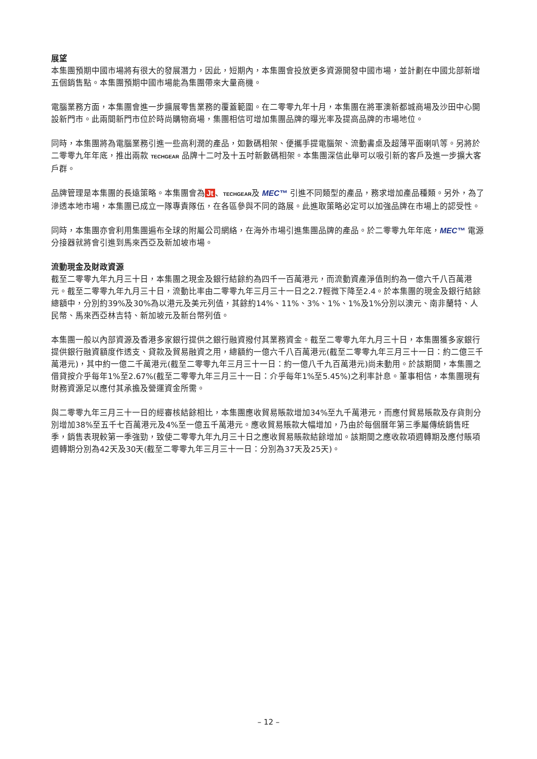展望
本集團預期中國市場將有很大的發展潛力，因此，短期內，本集團會投放更多資源開發中國市場，並計劃在中國北部新增五個銷售點。本集團預期中國市場能為集團帶來大量商機。
電腦業務方面，本集團會進一步擴展零售業務的覆蓋範圍。在二零零九年十月，本集團在將軍澳新都城商場及沙田中心開設新門市。此兩間新門市位於時尚購物商場，集團相信可增加集團品牌的曝光率及提高品牌的市場地位。
同時，本集團將為電腦業務引進一些高利潤的產品，如數碼相架、便攜手提電腦架、流動書桌及超薄平面喇叭等。另將於二零零九年年底，推出兩款 TECHGEAR 品牌十二吋及十五吋新數碼相架。本集團深信此舉可以吸引新的客戶及進一步擴大客戶群。
品牌管理是本集團的長遠策略。本集團會為 Jt 、TECHGEAR及 MEC™ 引進不同類型的產品，務求增加產品種類。另外，為了滲透本地市場，本集團已成立一隊專責隊伍，在各區參與不同的路展。此進取策略必定可以加強品牌在市場上的認受性。
同時，本集團亦會利用集團遍布全球的附屬公司網絡，在海外市場引進集團品牌的產品。於二零零九年年底，MEC™ 電源分接器就將會引進到馬來西亞及新加坡市場。
流動現金及財政資源
截至二零零九年九月三十日，本集團之現金及銀行結餘約為四千一百萬港元，而流動資產淨值則約為一億六千八百萬港元。截至二零零九年九月三十日，流動比率由二零零九年三月三十一日之2.7輕微下降至2.4。於本集團的現金及銀行結餘總額中，分別約39%及30%為以港元及美元列值，其餘約14%、11%、3%、1%、1%及1%分別以澳元、南非蘭特、人民幣、馬來西亞林吉特、新加坡元及新台幣列值。
本集團一般以內部資源及香港多家銀行提供之銀行融資撥付其業務資金。截至二零零九年九月三十日，本集團獲多家銀行提供銀行融資額度作透支、貸款及貿易融資之用，總額約一億六千八百萬港元(截至二零零九年三月三十一日：約二億三千萬港元)，其中約一億二千萬港元(截至二零零九年三月三十一日：約一億八千九百萬港元)尚未動用。於該期間，本集團之借貸按介乎每年1%至2.67%(截至二零零九年三月三十一日：介乎每年1%至5.45%)之利率計息。董事相信，本集團現有財務資源足以應付其承擔及營運資金所需。
與二零零九年三月三十一日的經審核結餘相比，本集團應收貿易賬款增加34%至九千萬港元，而應付貿易賬款及存貨則分別增加38%至五千七百萬港元及4%至一億五千萬港元。應收貿易賬款大幅增加，乃由於每個曆年第三季屬傳統銷售旺季，銷售表現較第一季強勁，致使二零零九年九月三十日之應收貿易賬款結餘增加。該期間之應收款項週轉期及應付賬項週轉期分別為42天及30天(截至二零零九年三月三十一日：分別為37天及25天)。
– 12 –